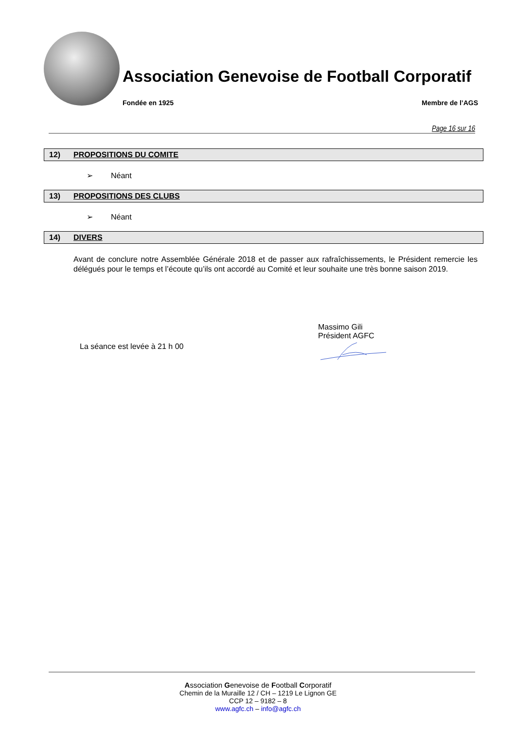Association Genevoise de Football Corporatif
Fondée en 1925 Membre de l’AGS
Page 16 sur 16
12) PROPOSITIONS DU COMITE
➢ Néant
13) PROPOSITIONS DES CLUBS
➢ Néant
14) DIVERS
Avant de conclure notre Assemblée Générale 2018 et de passer aux rafraîchissements, le Président remercie les délégués pour le temps et l’écoute qu’ils ont accordé au Comité et leur souhaite une très bonne saison 2019.
La séance est levée à 21 h 00
Massimo Gili
Président AGFC
Association Genevoise de Football Corporatif
Chemin de la Muraille 12 / CH – 1219 Le Lignon GE
CCP 12 – 9182 – 8
www.agfc.ch – info@agfc.ch